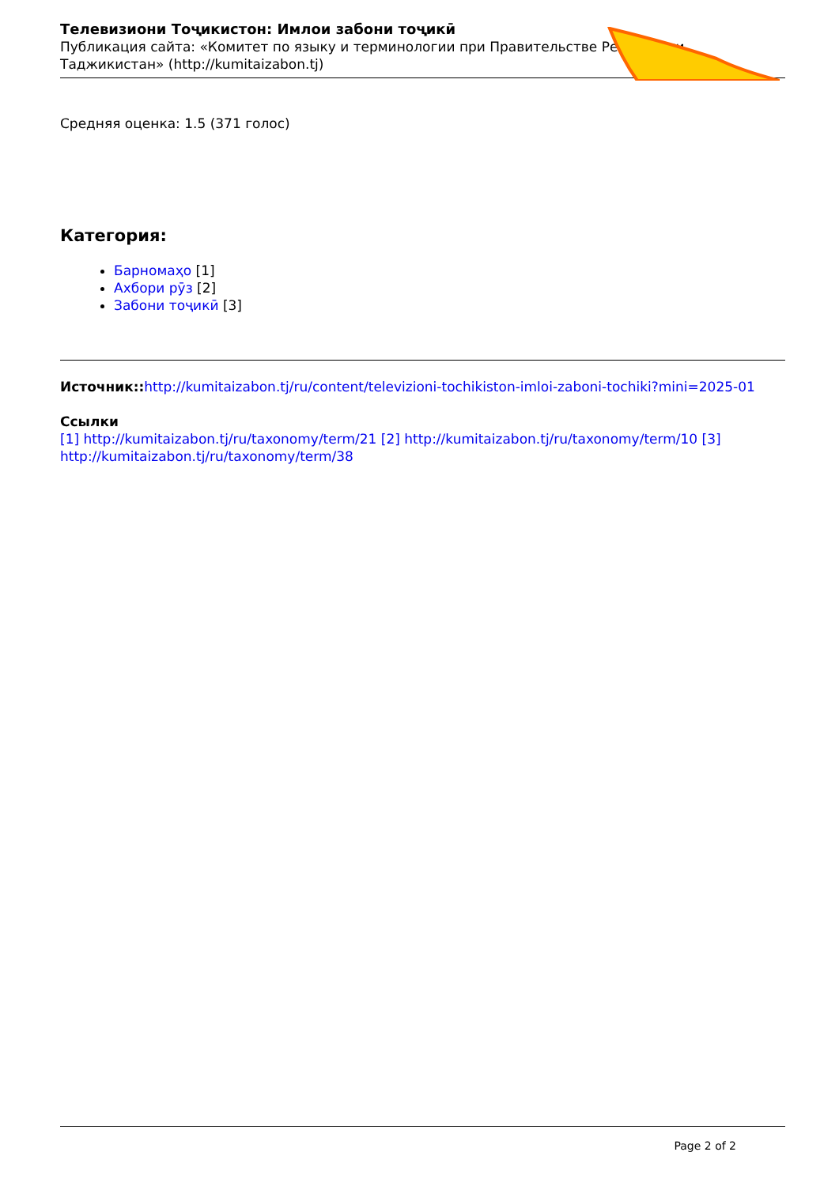Телевизиони Тоҷикистон: Имлои забони тоҷикӣ
Публикация сайта: «Комитет по языку и терминологии при Правительстве Республики Таджикистан» (http://kumitaizabon.tj)
Средняя оценка: 1.5 (371 голос)
Категория:
Барномаҳо [1]
Ахбори рӯз [2]
Забони тоҷикӣ [3]
Источник:: http://kumitaizabon.tj/ru/content/televizioni-tochikiston-imloi-zaboni-tochiki?mini=2025-01
Ссылки
[1] http://kumitaizabon.tj/ru/taxonomy/term/21 [2] http://kumitaizabon.tj/ru/taxonomy/term/10 [3] http://kumitaizabon.tj/ru/taxonomy/term/38
Page 2 of 2